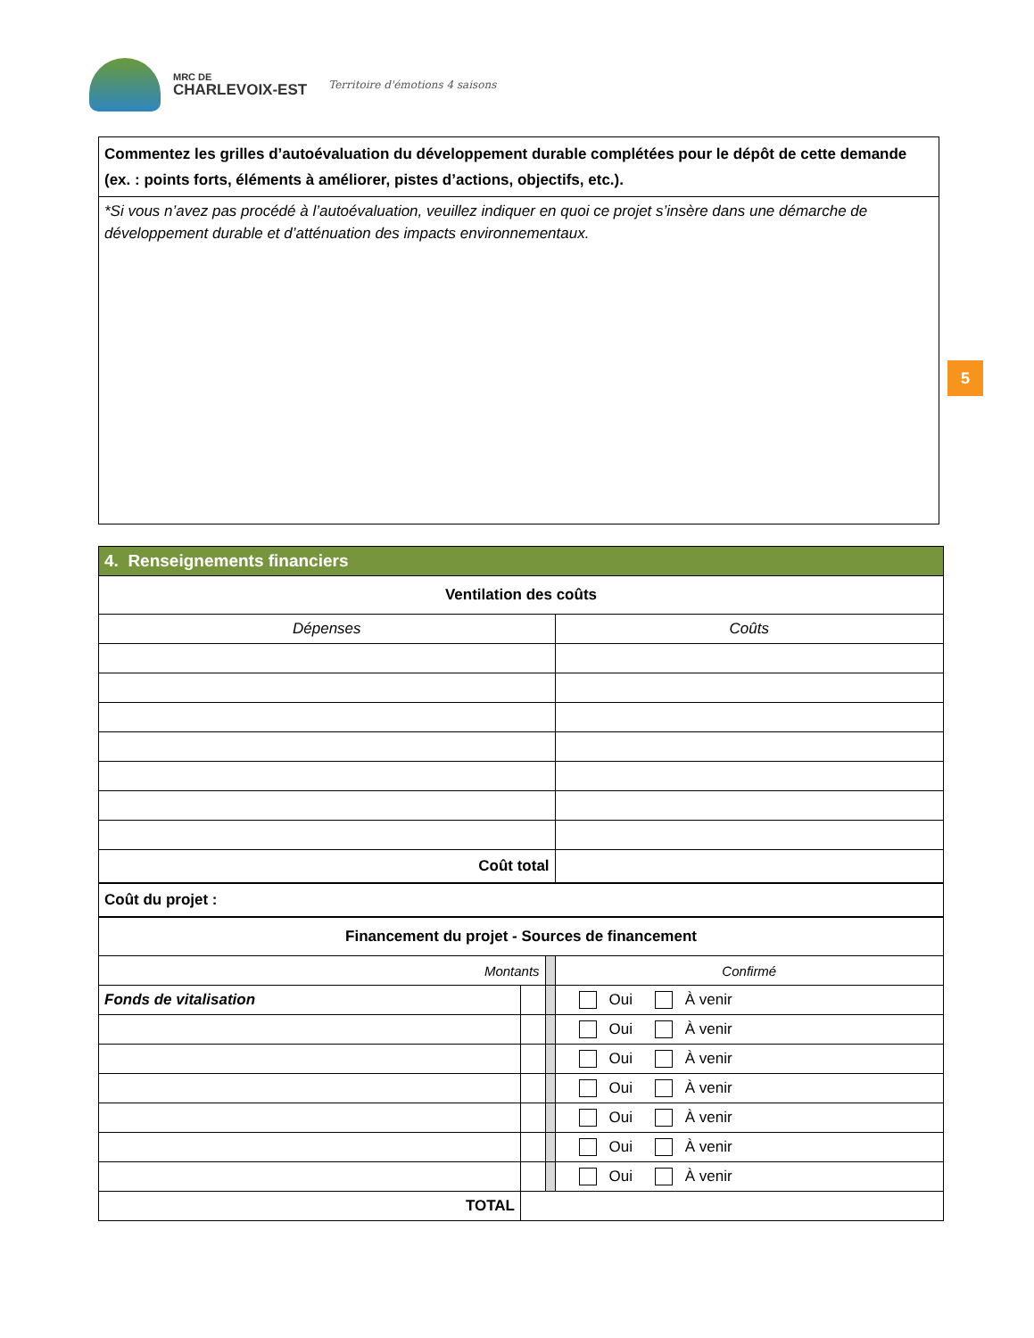MRC DE
CHARLEVOIX-EST
Territoire d'émotions 4 saisons
Commentez les grilles d’autoévaluation du développement durable complétées pour le dépôt de cette demande (ex. : points forts, éléments à améliorer, pistes d’actions, objectifs, etc.).
*Si vous n’avez pas procédé à l’autoévaluation, veuillez indiquer en quoi ce projet s’insère dans une démarche de développement durable et d’atténuation des impacts environnementaux.
5
| 4. Renseignements financiers | | | |
| --- | --- | --- | --- |
| Ventilation des coûts | | | |
| Dépenses | | | Coûts |
| Coût total | | | |
| Coût du projet : | | | |
| Financement du projet - Sources de financement | | | |
| Montants | | | Confirmé |
| Fonds de vitalisation | | | Oui À venir |
| | | | Oui À venir |
| | | | Oui À venir |
| | | | Oui À venir |
| | | | Oui À venir |
| | | | Oui À venir |
| | | | Oui À venir |
| TOTAL | | | |